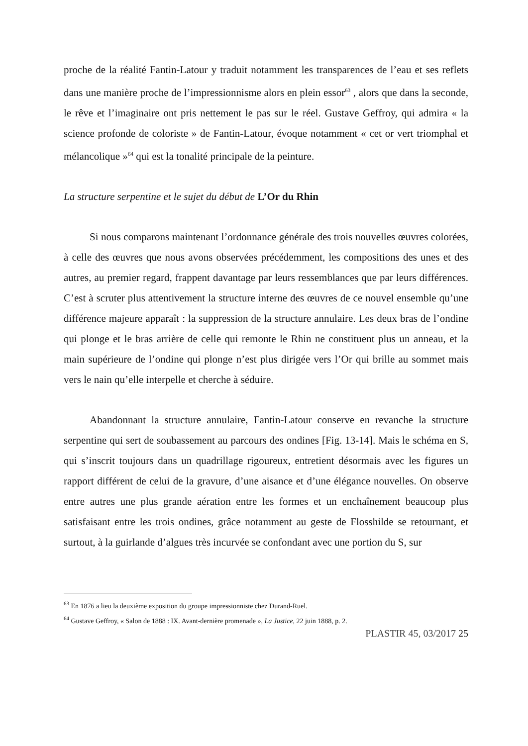proche de la réalité Fantin-Latour y traduit notamment les transparences de l’eau et ses reflets dans une manière proche de l’impressionnisme alors en plein essor<sup>63</sup> , alors que dans la seconde, le rêve et l’imaginaire ont pris nettement le pas sur le réel. Gustave Geffroy, qui admira « la science profonde de coloriste » de Fantin-Latour, évoque notamment « cet or vert triomphal et mélancolique »<sup>64</sup> qui est la tonalité principale de la peinture.
La structure serpentine et le sujet du début de L’Or du Rhin
Si nous comparons maintenant l’ordonnance générale des trois nouvelles œuvres colorées, à celle des œuvres que nous avons observées précédemment, les compositions des unes et des autres, au premier regard, frappent davantage par leurs ressemblances que par leurs différences. C’est à scruter plus attentivement la structure interne des œuvres de ce nouvel ensemble qu’une différence majeure apparaît : la suppression de la structure annulaire. Les deux bras de l’ondine qui plonge et le bras arrière de celle qui remonte le Rhin ne constituent plus un anneau, et la main supérieure de l’ondine qui plonge n’est plus dirigée vers l’Or qui brille au sommet mais vers le nain qu’elle interpelle et cherche à séduire.
Abandonnant la structure annulaire, Fantin-Latour conserve en revanche la structure serpentine qui sert de soubassement au parcours des ondines [Fig. 13-14]. Mais le schéma en S, qui s’inscrit toujours dans un quadrillage rigoureux, entretient désormais avec les figures un rapport différent de celui de la gravure, d’une aisance et d’une élégance nouvelles. On observe entre autres une plus grande aération entre les formes et un enchaînement beaucoup plus satisfaisant entre les trois ondines, grâce notamment au geste de Flosshilde se retournant, et surtout, à la guirlande d’algues très incurvée se confondant avec une portion du S, sur
<sup>63</sup> En 1876 a lieu la deuxième exposition du groupe impressionniste chez Durand-Ruel.
<sup>64</sup> Gustave Geffroy, « Salon de 1888 : IX. Avant-dernière promenade », La Justice, 22 juin 1888, p. 2.
PLASTIR 45, 03/2017 25